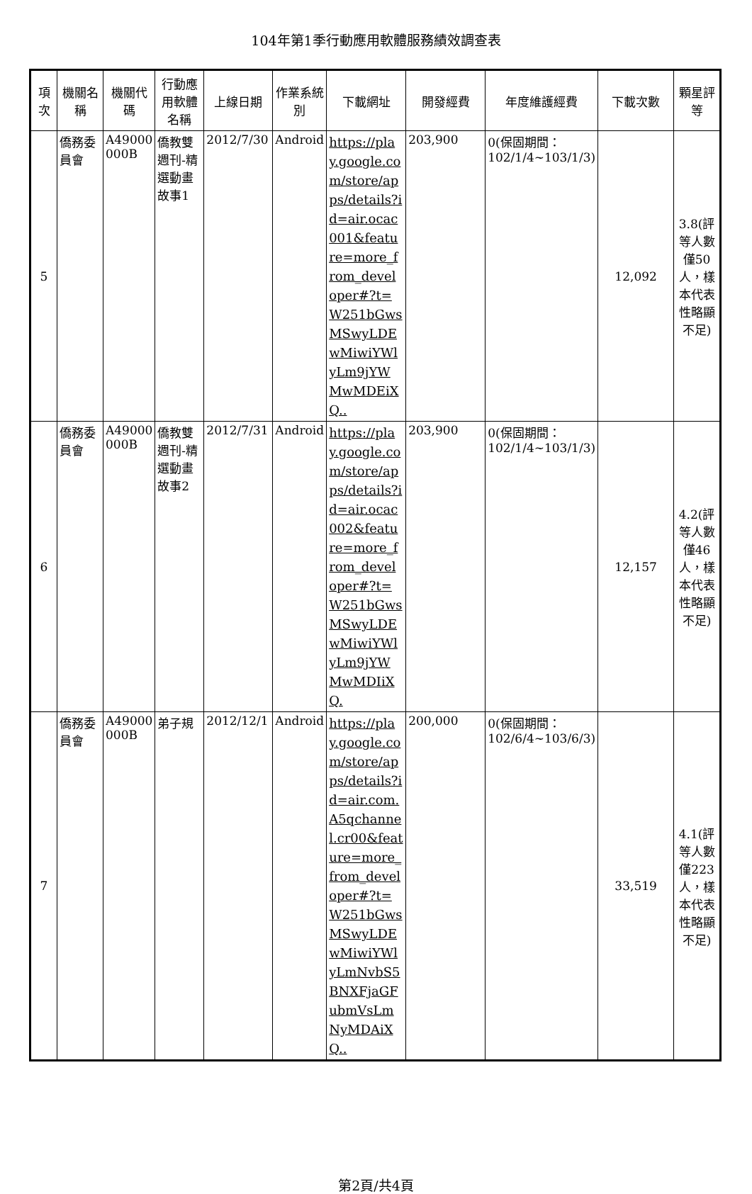104年第1季行動應用軟體服務績效調查表
| 項次 | 機關名稱 | 機關代碼 | 行動應用軟體名稱 | 上線日期 | 作業系統別 | 下載網址 | 開發經費 | 年度維護經費 | 下載次數 | 顆星評等 |
| --- | --- | --- | --- | --- | --- | --- | --- | --- | --- | --- |
| 5 | 僑務委員會 | A49000 000B | 僑教雙週刊-精選動畫故事1 | 2012/7/30 | Android | https://play.google.com/store/apps/details?id=air.ocac001&feature=more_from_developer#?t=W251bGwsMSwyLDEwMiwiYWlyLm9jYWMwMDEiXQ.. | 203,900 | 0(保固期間：102/1/4~103/1/3) | 12,092 | 3.8(評等人數僅50人，樣本代表性略顯不足) |
| 6 | 僑務委員會 | A49000 000B | 僑教雙週刊-精選動畫故事2 | 2012/7/31 | Android | https://play.google.com/store/apps/details?id=air.ocac002&feature=more_from_developer#?t=W251bGwsMSwyLDEwMiwiYWlyLm9jYWMwMDIiXQ. | 203,900 | 0(保固期間：102/1/4~103/1/3) | 12,157 | 4.2(評等人數僅46人，樣本代表性略顯不足) |
| 7 | 僑務委員會 | A49000 000B | 弟子規 | 2012/12/1 | Android | https://play.google.com/store/apps/details?id=air.com.A5qchannel.cr00&feature=more_from_developer#?t=W251bGwsMSwyLDEwMiwiYWlyLmNvbS5BNXFjaGFubmVsLmNyMDAiXQ.. | 200,000 | 0(保固期間：102/6/4~103/6/3) | 33,519 | 4.1(評等人數僅223人，樣本代表性略顯不足) |
第2頁/共4頁